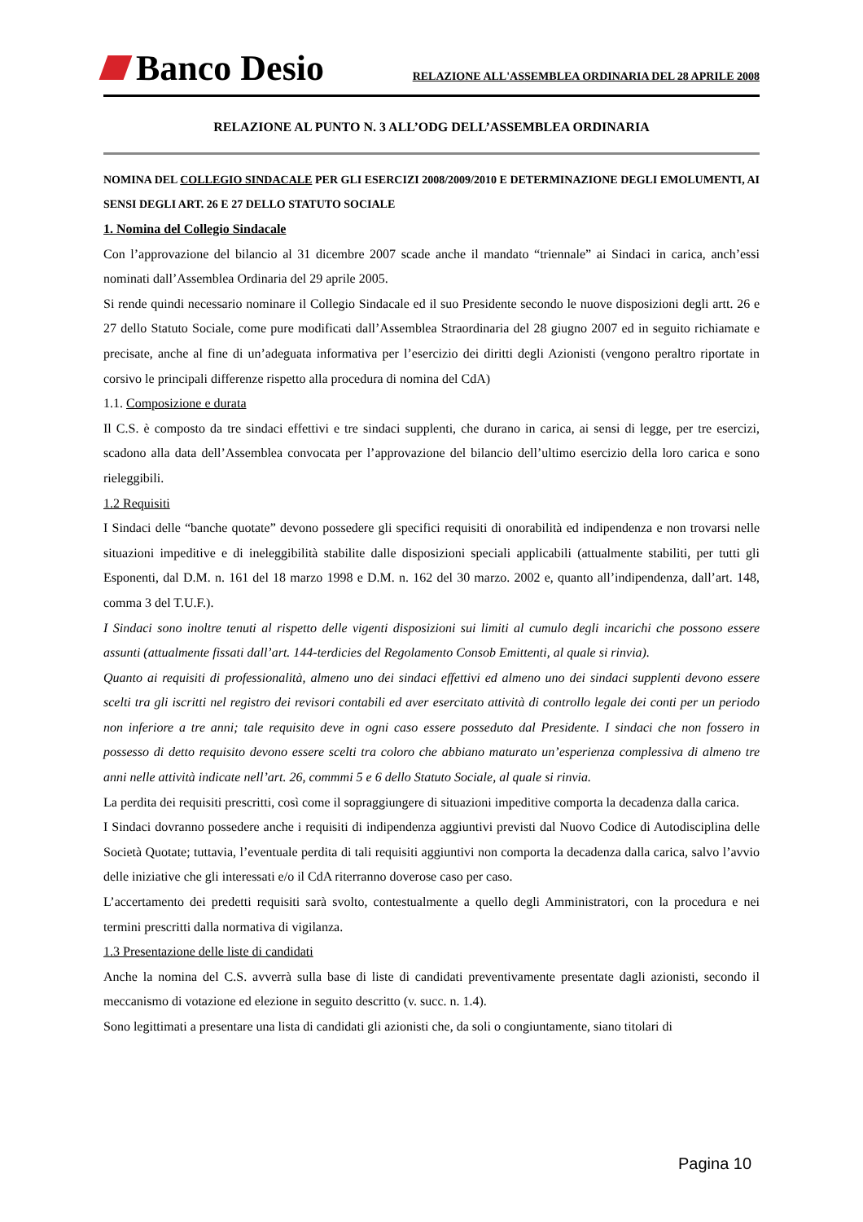Banco Desio RELAZIONE ALL'ASSEMBLEA ORDINARIA DEL 28 APRILE 2008
RELAZIONE AL PUNTO N. 3 ALL’ODG DELL’ASSEMBLEA ORDINARIA
NOMINA DEL COLLEGIO SINDACALE PER GLI ESERCIZI 2008/2009/2010 E DETERMINAZIONE DEGLI EMOLUMENTI, AI SENSI DEGLI ART. 26 E 27 DELLO STATUTO SOCIALE
1. Nomina del Collegio Sindacale
Con l’approvazione del bilancio al 31 dicembre 2007 scade anche il mandato “triennale” ai Sindaci in carica, anch’essi nominati dall’Assemblea Ordinaria del 29 aprile 2005.
Si rende quindi necessario nominare il Collegio Sindacale ed il suo Presidente secondo le nuove disposizioni degli artt. 26 e 27 dello Statuto Sociale, come pure modificati dall’Assemblea Straordinaria del 28 giugno 2007 ed in seguito richiamate e precisate, anche al fine di un’adeguata informativa per l’esercizio dei diritti degli Azionisti (vengono peraltro riportate in corsivo le principali differenze rispetto alla procedura di nomina del CdA)
1.1. Composizione e durata
Il C.S. è composto da tre sindaci effettivi e tre sindaci supplenti, che durano in carica, ai sensi di legge, per tre esercizi, scadono alla data dell’Assemblea convocata per l’approvazione del bilancio dell’ultimo esercizio della loro carica e sono rieleggibili.
1.2 Requisiti
I Sindaci delle “banche quotate” devono possedere gli specifici requisiti di onorabilità ed indipendenza e non trovarsi nelle situazioni impeditive e di ineleggibilità stabilite dalle disposizioni speciali applicabili (attualmente stabiliti, per tutti gli Esponenti, dal D.M. n. 161 del 18 marzo 1998 e D.M. n. 162 del 30 marzo. 2002 e, quanto all’indipendenza, dall’art. 148, comma 3 del T.U.F.).
I Sindaci sono inoltre tenuti al rispetto delle vigenti disposizioni sui limiti al cumulo degli incarichi che possono essere assunti (attualmente fissati dall’art. 144-terdicies del Regolamento Consob Emittenti, al quale si rinvia).
Quanto ai requisiti di professionalità, almeno uno dei sindaci effettivi ed almeno uno dei sindaci supplenti devono essere scelti tra gli iscritti nel registro dei revisori contabili ed aver esercitato attività di controllo legale dei conti per un periodo non inferiore a tre anni; tale requisito deve in ogni caso essere posseduto dal Presidente. I sindaci che non fossero in possesso di detto requisito devono essere scelti tra coloro che abbiano maturato un’esperienza complessiva di almeno tre anni nelle attività indicate nell’art. 26, commmi 5 e 6 dello Statuto Sociale, al quale si rinvia.
La perdita dei requisiti prescritti, così come il sopraggiungere di situazioni impeditive comporta la decadenza dalla carica.
I Sindaci dovranno possedere anche i requisiti di indipendenza aggiuntivi previsti dal Nuovo Codice di Autodisciplina delle Società Quotate; tuttavia, l’eventuale perdita di tali requisiti aggiuntivi non comporta la decadenza dalla carica, salvo l’avvio delle iniziative che gli interessati e/o il CdA riterranno doverose caso per caso.
L’accertamento dei predetti requisiti sarà svolto, contestualmente a quello degli Amministratori, con la procedura e nei termini prescritti dalla normativa di vigilanza.
1.3 Presentazione delle liste di candidati
Anche la nomina del C.S. avverrà sulla base di liste di candidati preventivamente presentate dagli azionisti, secondo il meccanismo di votazione ed elezione in seguito descritto (v. succ. n. 1.4).
Sono legittimati a presentare una lista di candidati gli azionisti che, da soli o congiuntamente, siano titolari di
Pagina 10